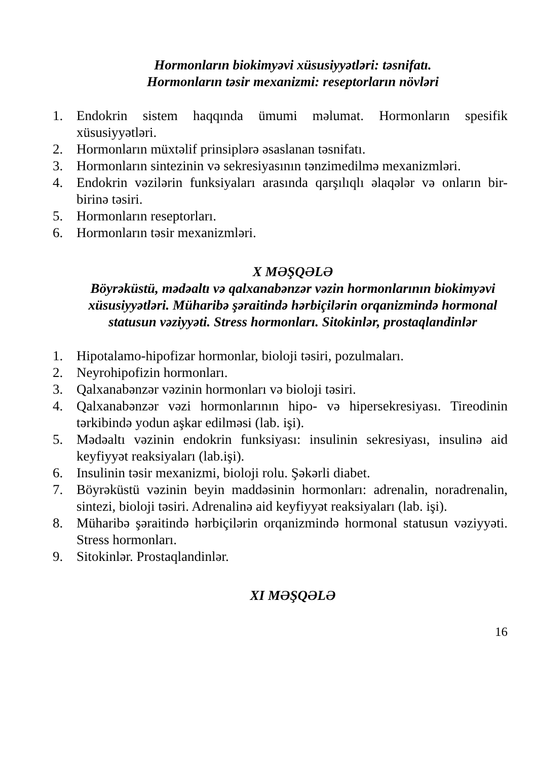Hormonların biokimyəvi xüsusiyyətləri: təsnifatı.
Hormonların təsir mexanizmi: reseptorların növləri
1. Endokrin sistem haqqında ümumi məlumat. Hormonların spesifik xüsusiyyətləri.
2. Hormonların müxtəlif prinsiplərə əsaslanan təsnifatı.
3. Hormonların sintezinin və sekresiyasının tənzimedilmə mexanizmləri.
4. Endokrin vəzilərin funksiyaları arasında qarşılıqlı əlaqələr və onların bir-birinə təsiri.
5. Hormonların reseptorları.
6. Hormonların təsir mexanizmləri.
X MƏŞQƏLƏ
Böyrəküstü, mədəaltı və qalxanabənzər vəzin hormonlarının biokimyəvi xüsusiyyətləri. Müharibə şəraitində hərbiçilərin orqanizmində hormonal statusun vəziyyəti. Stress hormonları. Sitokinlər, prostaqlandinlər
1. Hipotalamo-hipofizar hormonlar, bioloji təsiri, pozulmaları.
2. Neyrohipofizin hormonları.
3. Qalxanabənzər vəzinin hormonları və bioloji təsiri.
4. Qalxanabənzər vəzi hormonlarının hipo- və hipersekresiyası. Tireodinin tərkibində yodun aşkar edilməsi (lab. işi).
5. Mədəaltı vəzinin endokrin funksiyası: insulinin sekresiyası, insulinə aid keyfiyyət reaksiyaları (lab.işi).
6. Insulinin təsir mexanizmi, bioloji rolu. Şəkərli diabet.
7. Böyrəküstü vəzinin beyin maddəsinin hormonları: adrenalin, noradrenalin, sintezi, bioloji təsiri. Adrenalinə aid keyfiyyət reaksiyaları (lab. işi).
8. Müharibə şəraitində hərbiçilərin orqanizmində hormonal statusun vəziyyəti. Stress hormonları.
9. Sitokinlər. Prostaqlandinlər.
XI MƏŞQƏLƏ
16